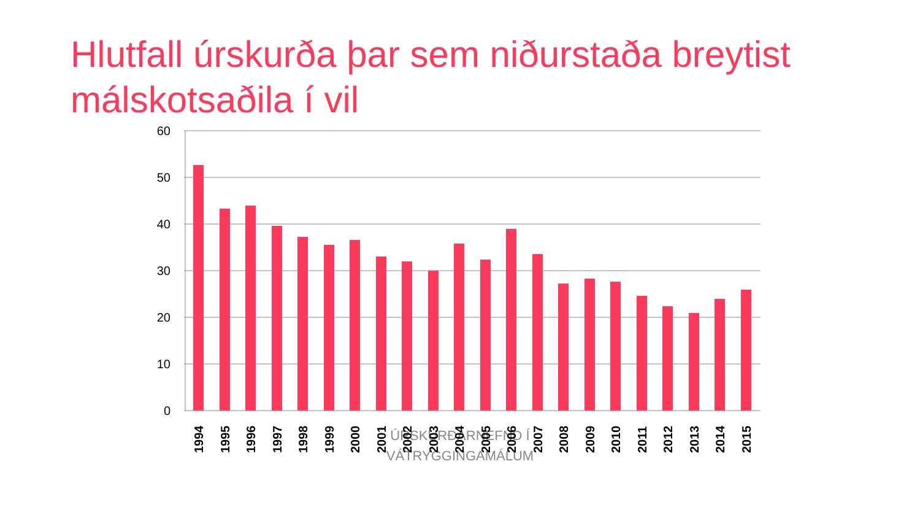Hlutfall úrskurða þar sem niðurstaða breytist málskotsaðila í vil
60
50
40
30
20
10
0
1994
1995
1996
1997
1998
1999
2000
2001
2002
2003
2004
2005
2006
2007
2008
2009
2010
2011
2012
2013
2014
2015
ÚRSKURÐARNEFND Í
VÁTRYGGINGAMÁLUM